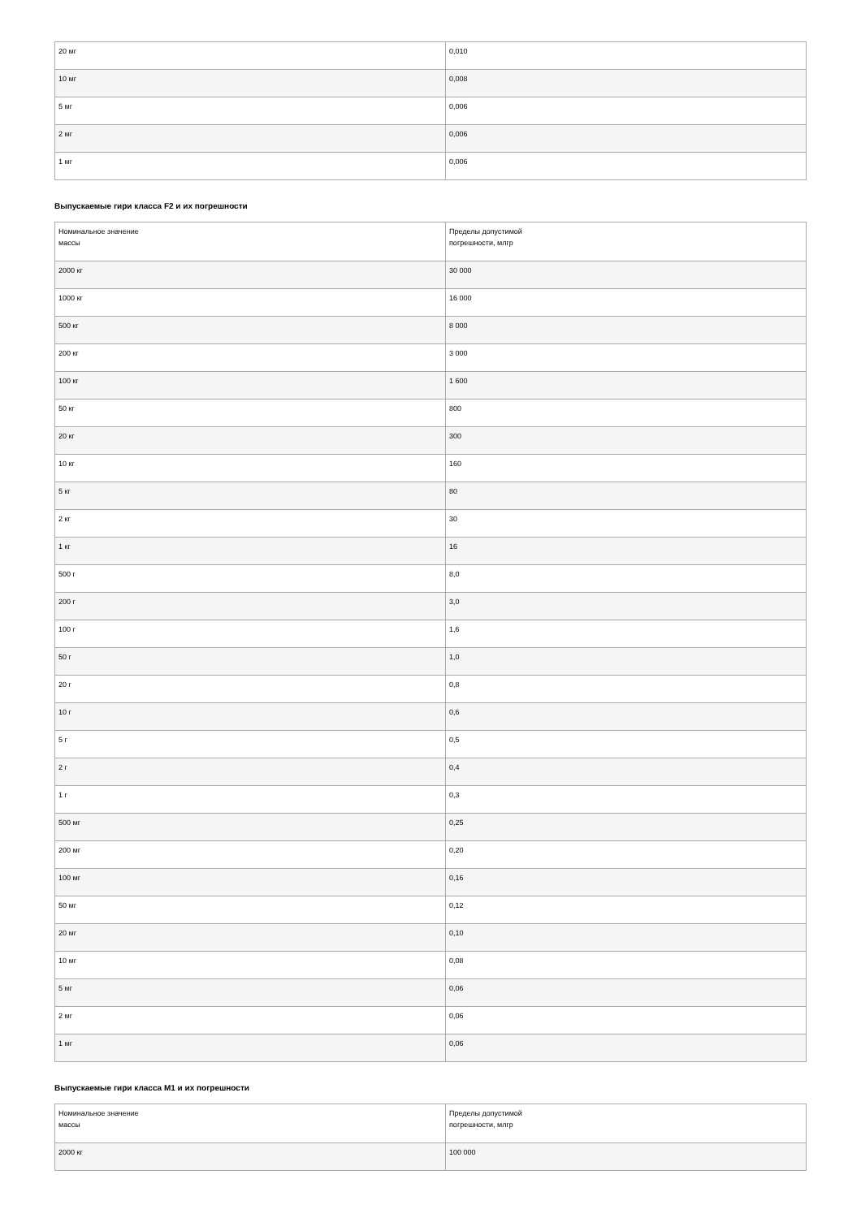| 20 мг | 0,010 |
| 10 мг | 0,008 |
| 5 мг | 0,006 |
| 2 мг | 0,006 |
| 1 мг | 0,006 |
Выпускаемые гири класса F2 и их погрешности
| Номинальное значение массы | Пределы допустимой погрешности, млгр |
| 2000 кг | 30 000 |
| 1000 кг | 16 000 |
| 500 кг | 8 000 |
| 200 кг | 3 000 |
| 100 кг | 1 600 |
| 50 кг | 800 |
| 20 кг | 300 |
| 10 кг | 160 |
| 5 кг | 80 |
| 2 кг | 30 |
| 1 кг | 16 |
| 500 г | 8,0 |
| 200 г | 3,0 |
| 100 г | 1,6 |
| 50 г | 1,0 |
| 20 г | 0,8 |
| 10 г | 0,6 |
| 5 г | 0,5 |
| 2 г | 0,4 |
| 1 г | 0,3 |
| 500 мг | 0,25 |
| 200 мг | 0,20 |
| 100 мг | 0,16 |
| 50 мг | 0,12 |
| 20 мг | 0,10 |
| 10 мг | 0,08 |
| 5 мг | 0,06 |
| 2 мг | 0,06 |
| 1 мг | 0,06 |
Выпускаемые гири класса M1 и их погрешности
| Номинальное значение массы | Пределы допустимой погрешности, млгр |
| 2000 кг | 100 000 |